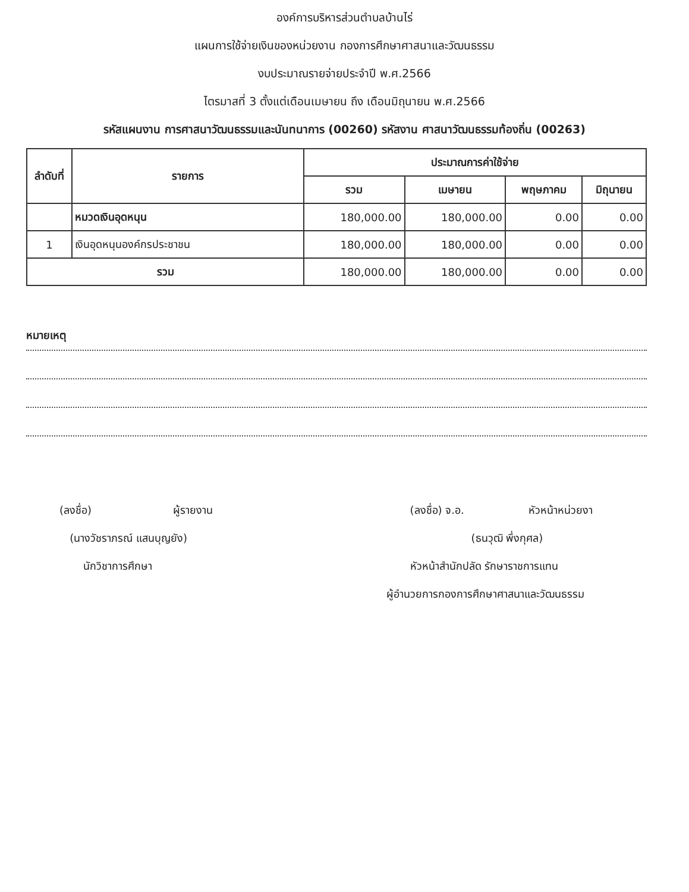องค์การบริหารส่วนตำบลบ้านไร่
แผนการใช้จ่ายเงินของหน่วยงาน กองการศึกษาศาสนาและวัฒนธรรม
งบประมาณรายจ่ายประจำปี พ.ศ.2566
ไตรมาสที่ 3 ตั้งแต่เดือนเมษายน ถึง เดือนมิถุนายน พ.ศ.2566
รหัสแผนงาน การศาสนาวัฒนธรรมและนันทนาการ (00260) รหัสงาน ศาสนาวัฒนธรรมท้องถิ่น (00263)
| ลำดับที่ | รายการ | ประมาณการค่าใช้จ่าย | | | |
| --- | --- | --- | --- | --- | --- |
| | | รวม | เมษายน | พฤษภาคม | มิถุนายน |
| | หมวดเงินอุดหนุน | 180,000.00 | 180,000.00 | 0.00 | 0.00 |
| 1 | เงินอุดหนุนองค์กรประชาชน | 180,000.00 | 180,000.00 | 0.00 | 0.00 |
| รวม | | 180,000.00 | 180,000.00 | 0.00 | 0.00 |
หมายเหตุ
(ลงชื่อ) ผู้รายงาน
(นางวัชราภรณ์ แสนบุญยัง)
นักวิชาการศึกษา
(ลงชื่อ) จ.อ. หัวหน้าหน่วยงา
(ธนวุฒิ พึ่งกุศล)
หัวหน้าสำนักปลัด รักษาราชการแทน
ผู้อำนวยการกองการศึกษาศาสนาและวัฒนธรรม